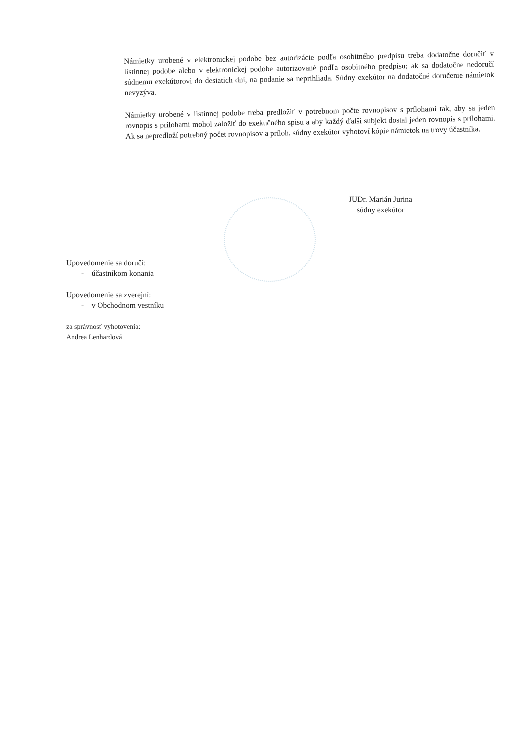Námietky urobené v elektronickej podobe bez autorizácie podľa osobitného predpisu treba dodatočne doručiť v listinnej podobe alebo v elektronickej podobe autorizované podľa osobitného predpisu; ak sa dodatočne nedoručí súdnemu exekútorovi do desiatich dní, na podanie sa neprihliada. Súdny exekútor na dodatočné doručenie námietok nevyzýva.
Námietky urobené v listinnej podobe treba predložiť v potrebnom počte rovnopisov s prílohami tak, aby sa jeden rovnopis s prílohami mohol založiť do exekučného spisu a aby každý ďalší subjekt dostal jeden rovnopis s prílohami. Ak sa nepredloží potrebný počet rovnopisov a príloh, súdny exekútor vyhotoví kópie námietok na trovy účastníka.
JUDr. Marián Jurina
súdny exekútor
Upovedomenie sa doručí:
- účastníkom konania
Upovedomenie sa zverejní:
- v Obchodnom vestníku
za správnosť vyhotovenia:
Andrea Lenhardová